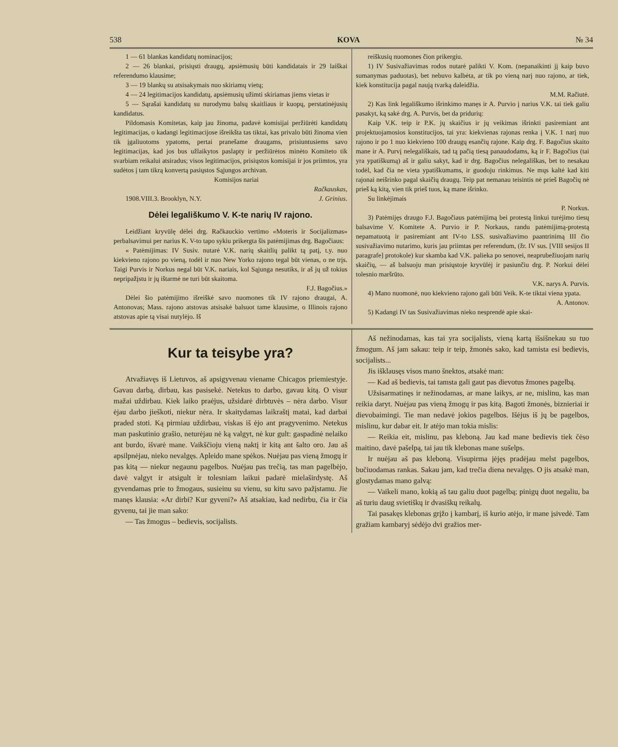538 KOVA № 34
1 — 61 blankas kandidatų nominacijos;
2 — 26 blankai, prisiųsti draugų, apsiėmusių būti kandidatais ir 29 laiškai referendumo klausime;
3 — 19 blankų su atsisakymais nuo skiriamų vietų;
4 — 24 legitimacijos kandidatų, apsiėmusių užimti skiriamas jiems vietas ir
5 — Sąrašai kandidatų su nurodymu balsų skaitliaus ir kuopų, perstatinėjusių kandidatus.
Pildomasis Komitetas, kaip jau žinoma, padavė komisijai peržiūrėti kandidatų legitimacijas, o kadangi legitimacijose išreikšta tas tiktai, kas privalo būti žinoma vien tik įgaliuotoms ypatoms, pertai pranešame draugams, prisiuntusiems savo legitimacijas, kad jos bus užlaikytos paslapty ir peržiūrėtos minėto Komiteto tik svarbiam reikalui atsiradus; visos legitimacijos, prisiųstos komisijai ir jos priimtos, yra sudėtos į tam tikrą konvertą pasiųstos Sąjungos archivan.
Komisijos nariai
Račkauskas,
1908.VIII.3. Brooklyn, N.Y. J. Grinius.
Dėlei legališkumo V. K-te narių IV rajono.
Leidžiant kryvūlę dėlei drg. Račkauckio vertimo «Moteris ir Socijalizmas» perbalsavimui per narius K. V-to tapo sykiu prikergta šis patėmijimas drg. Bagočiaus:
« Patėmijimas: IV Susiv. nutarė V.K. narių skaitlių palikt tą patį, t.y. nuo kiekvieno rajono po vieną, todėl ir nuo New Yorko rajono tegal būt vienas, o ne trįs. Taigi Purvis ir Norkus negal būt V.K. nariais, kol Sąjunga nesutiks, ir aš jų už tokius nepripažįstu ir jų ištarmė ne turi būt skaitoma.
F.J. Bagočius.»
Dėlei šio patėmijimo išreiškė savo nuomones tik IV rajono draugai, A. Antonovas; Mass. rajono atstovas atsisakė balsuot tame klausime, o Illinois rajono atstovas apie tą visai nutylėjo. Iš
reiškusių nuomones čion prikergiu.
1) IV Susivažiavimas rodos nutarė palikti V. Kom. (nepanaikinti jį kaip buvo sumanymas paduotas), bet nebuvo kalbėta, ar tik po vieną narį nuo rajono, ar tiek, kiek konstitucija pagal naują tvarką daleidžia.
M.M. Račiutė.
2) Kas link legališkumo išrinkimo manęs ir A. Purvio į narius V.K. tai tiek galiu pasakyt, ką sakė drg. A. Purvis, bet da pridurių:
Kaip V.K. teip ir P.K. jų skaičius ir jų veikimas išrinkti pasiremiant ant projektuojamosios konstitucijos, tai yra: kiekvienas rajonas renka į V.K. 1 narį nuo rajono ir po 1 nuo kiekvieno 100 draugų esančių rajone. Kaip drg. F. Bagočius skaito mane ir A. Purvį nelegališkais, tad tą pačią tiesą panaudodams, ką ir F. Bagočius (tai yra ypatiškumą) aš ir galiu sakyt, kad ir drg. Bagočius nelegališkas, bet to nesakau todėl, kad čia ne vieta ypatiškumams, ir guodoju rinkimus. Ne mųs kaltė kad kiti rajonai neišrinko pagal skaičių draugų. Teip pat nemanau teisintis nė prieš Bagočių nė prieš ką kitą, vien tik prieš tuos, ką mane išrinko.
Su linkėjimais
P. Norkus.
3) Patėmijęs draugo F.J. Bagočiaus patėmijimą bei protestą linkui turėjimo tiesų balsavime V. Komitete A. Purvio ir P. Norkaus, randu patėmijimą-protestą nepamatuotą ir pasiremiant ant IV-to LSS. susivažiavimo paantrinimą III čio susivažiavimo nutarimo, kuris jau priimtas per referendum, (žr. IV sus. [VIII sesijos II paragrafe] protokole) kur skamba kad V.K. palieka po senovei, neaprubežiuojam narių skaičių, — aš balsuoju man prisiųstoje kryvūlėj ir pasiunčiu drg. P. Norkui dėlei tolesnio maršrūto.
V.K. narys A. Purvis.
4) Mano nuomonė, nuo kiekvieno rajono gali būti Veik. K-te tiktai viena ypata.
A. Antonov.
5) Kadangi IV tas Susivažiavimas nieko nesprendė apie skai-
Kur ta teisybe yra?
Atvažiavęs iš Lietuvos, aš apsigyvenau viename Chicagos priemiestyje. Gavau darbą, dirbau, kas pasisekė. Netekus to darbo, gavau kitą. O visur mažai uždirbau. Kiek laiko praėjus, užsidarė dirbtuvės – nėra darbo. Visur ėjau darbo jieškoti, niekur nėra. Ir skaitydamas laikraštį matai, kad darbai praded stoti. Ką pirmiau uždirbau, viskas iš ėjo ant pragyvenimo. Netekus man paskutinio grašio, neturėjau nė ką valgyt, nė kur gult: gaspadinė nelaiko ant burdo, išvarė mane. Vaikščioju vieną naktį ir kitą ant šalto oro. Jau aš apsilpnėjau, nieko nevalgęs. Apleido mane spėkos. Nuėjau pas vieną žmogų ir pas kitą — niekur negaunu pagelbos. Nuėjau pas trečią, tas man pagelbėjo, davė valgyt ir atsigult ir tolesniam laikui padarė mielaširdystę. Aš gyvendamas prie to žmogaus, susieinu su vienu, su kitu savo pažįstamu. Jie manęs klausia: «Ar dirbi? Kur gyveni?» Aš atsakiau, kad nedirbu, čia ir čia gyvenu, tai jie man sako:
— Tas žmogus – bedievis, socijalists.
Aš nežinodamas, kas tai yra socijalists, vieną kartą išsišnekau su tuo žmogum. Aš jam sakau: teip ir teip, žmonės sako, kad tamista esi bedievis, socijalists...
Jis išklausęs visos mano šnektos, atsakė man:
— Kad aš bedievis, tai tamsta gali gaut pas dievotus žmones pagelbą.
Užsisarmatinęs ir nežinodamas, ar mane laikys, ar ne, mislinu, kas man reikia daryt. Nuėjau pas vieną žmogų ir pas kitą. Bagoti žmonės, biznieriai ir dievobaimingi. Tie man nedavė jokios pagelbos. Išėjus iš jų be pagelbos, mislinu, kur dabar eit. Ir atėjo man tokia mislis:
— Reikia eit, mislinu, pas kleboną. Jau kad mane bedievis tiek čėso maitino, davė pašelpą, tai jau tik klebonas mane sušelps.
Ir nuėjau aš pas kleboną. Visupirma įėjęs pradėjau melst pagelbos, bučiuodamas rankas. Sakau jam, kad trečia diena nevalgęs. O jis atsakė man, glostydamas mano galvą:
— Vaikeli mano, kokią aš tau galiu duot pagelbą; pinigų duot negaliu, ba aš turiu daug svietiškų ir dvasiškų reikalų.
Tai pasakęs klebonas grįžo į kambarį, iš kurio atėjo, ir mane įsivedė. Tam gražiam kambaryj sėdėjo dvi gražios mer-